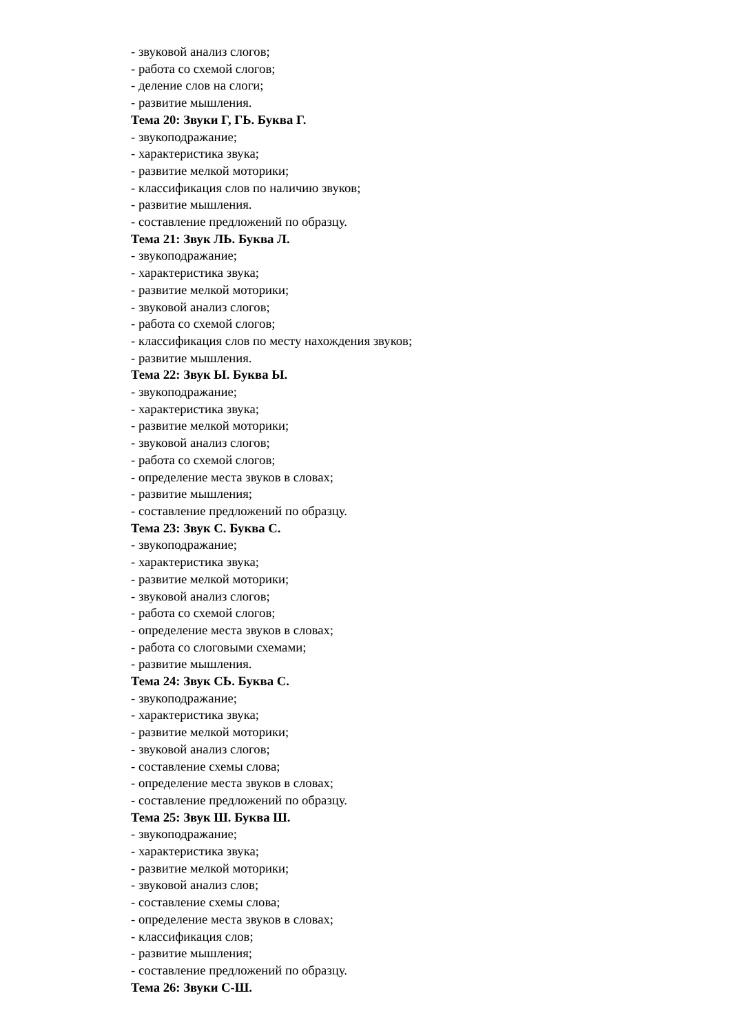- звуковой анализ слогов;
- работа со схемой слогов;
- деление слов на слоги;
- развитие мышления.
Тема 20: Звуки Г, ГЬ. Буква Г.
- звукоподражание;
- характеристика звука;
- развитие мелкой моторики;
- классификация слов по наличию звуков;
- развитие мышления.
- составление предложений по образцу.
Тема 21: Звук ЛЬ. Буква Л.
- звукоподражание;
- характеристика звука;
- развитие мелкой моторики;
- звуковой анализ слогов;
- работа со схемой слогов;
- классификация слов по месту нахождения звуков;
- развитие мышления.
Тема 22: Звук Ы. Буква Ы.
- звукоподражание;
- характеристика звука;
- развитие мелкой моторики;
- звуковой анализ слогов;
- работа со схемой слогов;
- определение места звуков в словах;
- развитие мышления;
- составление предложений по образцу.
Тема 23: Звук С. Буква С.
- звукоподражание;
- характеристика звука;
- развитие мелкой моторики;
- звуковой анализ слогов;
- работа со схемой слогов;
- определение места звуков в словах;
- работа со слоговыми схемами;
- развитие мышления.
Тема 24: Звук СЬ. Буква С.
- звукоподражание;
- характеристика звука;
- развитие мелкой моторики;
- звуковой анализ слогов;
- составление схемы слова;
- определение места звуков в словах;
- составление предложений по образцу.
Тема 25: Звук Ш. Буква Ш.
- звукоподражание;
- характеристика звука;
- развитие мелкой моторики;
- звуковой анализ слов;
- составление схемы слова;
- определение места звуков в словах;
- классификация слов;
- развитие мышления;
- составление предложений по образцу.
Тема 26: Звуки С-Ш.